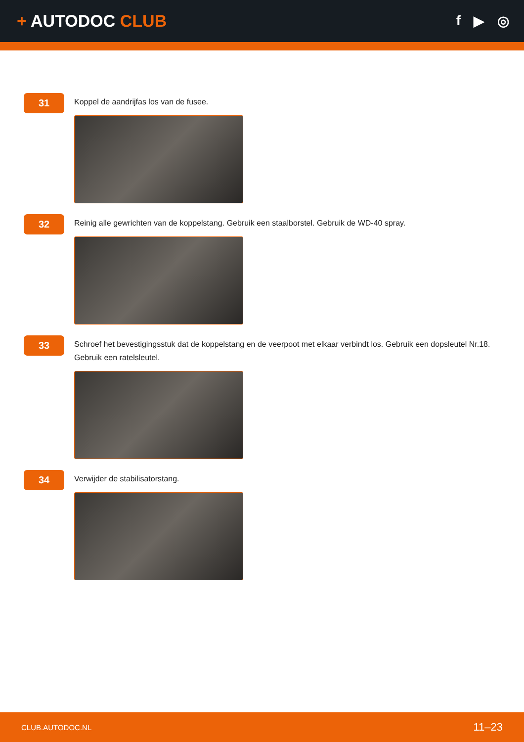+ AUTODOC CLUB
f ▶ ◎
31
Koppel de aandrijfas los van de fusee.
32
Reinig alle gewrichten van de koppelstang. Gebruik een staalborstel. Gebruik de WD-40 spray.
33
Schroef het bevestigingsstuk dat de koppelstang en de veerpoot met elkaar verbindt los. Gebruik een dopsleutel Nr.18. Gebruik een ratelsleutel.
34
Verwijder de stabilisatorstang.
CLUB.AUTODOC.NL 11–23